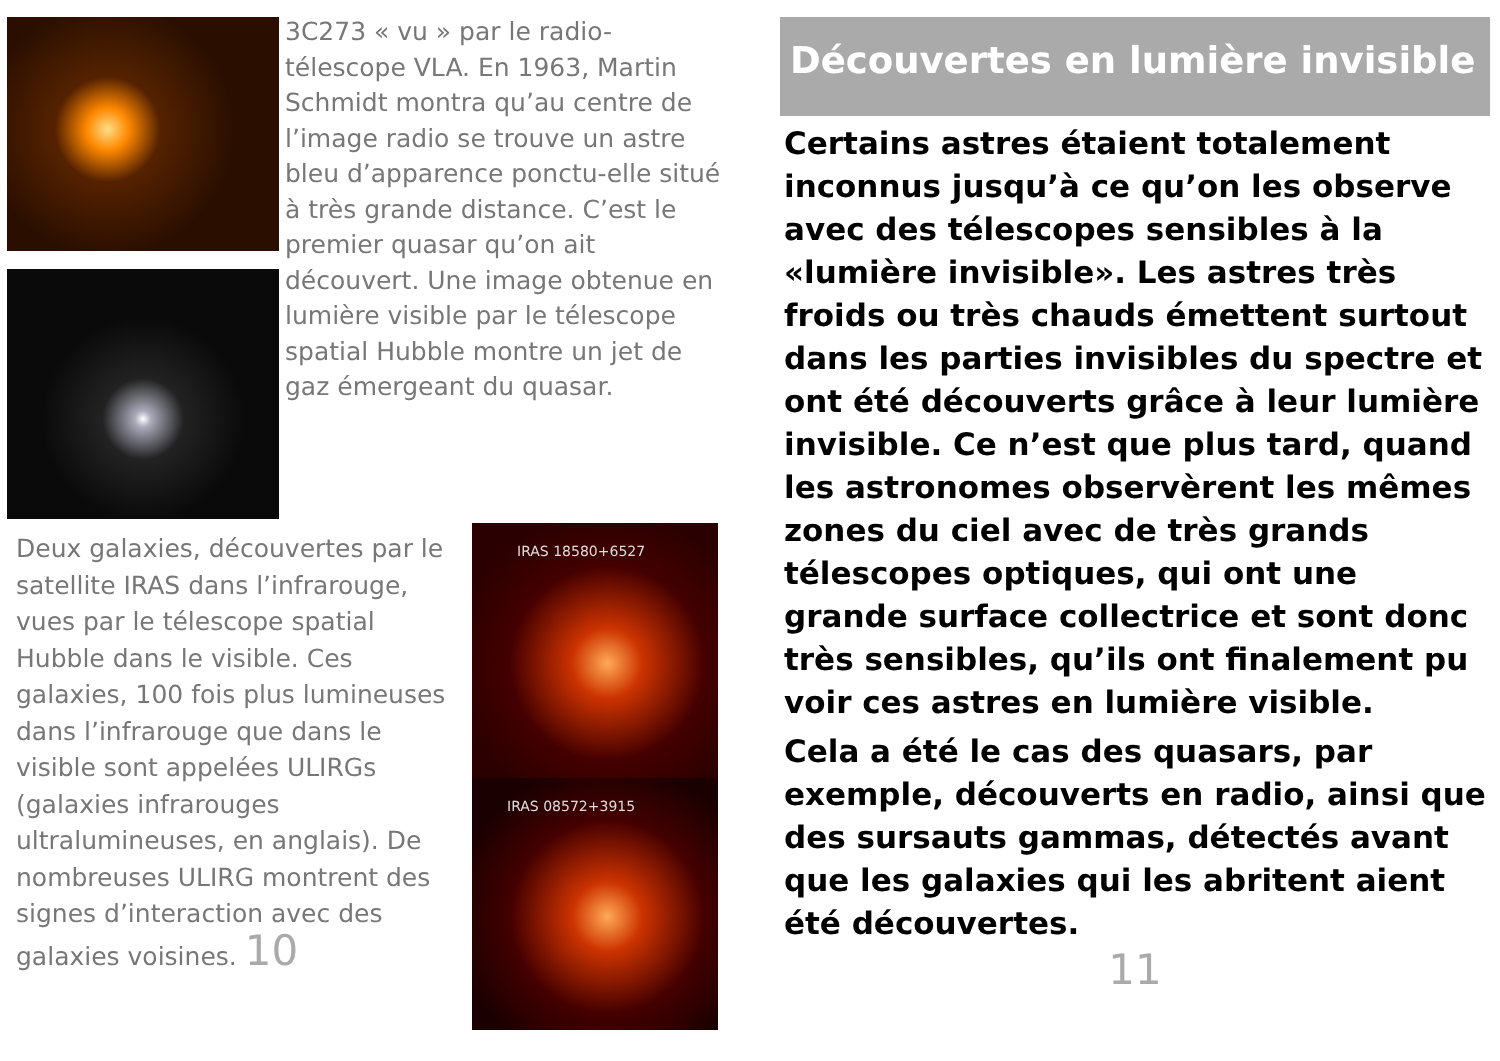3C273 « vu » par le radio-télescope VLA. En 1963, Martin Schmidt montra qu’au centre de l’image radio se trouve un astre bleu d’apparence ponctu-elle situé à très grande distance. C’est le premier quasar qu’on ait découvert. Une image obtenue en lumière visible par le télescope spatial Hubble montre un jet de gaz émergeant du quasar.
Deux galaxies, découvertes par le satellite IRAS dans l’infrarouge, vues par le télescope spatial Hubble dans le visible. Ces galaxies, 100 fois plus lumineuses dans l’infrarouge que dans le visible sont appelées ULIRGs (galaxies infrarouges ultralumineuses, en anglais). De nombreuses ULIRG montrent des signes d’interaction avec des galaxies voisines. 10
IRAS 18580+6527
IRAS 08572+3915
Découvertes en lumière invisible
Certains astres étaient totalement inconnus jusqu’à ce qu’on les observe avec des télescopes sensibles à la «lumière invisible». Les astres très froids ou très chauds émettent surtout dans les parties invisibles du spectre et ont été découverts grâce à leur lumière invisible. Ce n’est que plus tard, quand les astronomes observèrent les mêmes zones du ciel avec de très grands télescopes optiques, qui ont une grande surface collectrice et sont donc très sensibles, qu’ils ont finalement pu voir ces astres en lumière visible.
Cela a été le cas des quasars, par exemple, découverts en radio, ainsi que des sursauts gammas, détectés avant que les galaxies qui les abritent aient été découvertes.
11